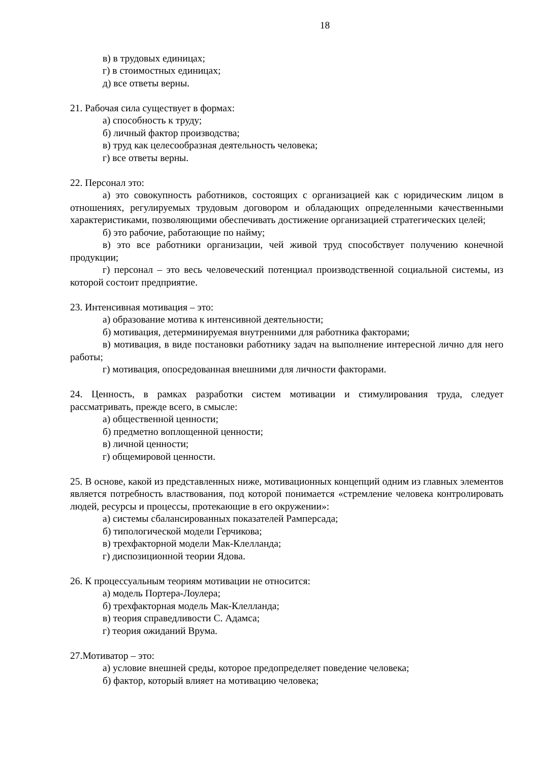18
в) в трудовых единицах;
г) в стоимостных единицах;
д) все ответы верны.
21. Рабочая сила существует в формах:
а) способность к труду;
б) личный фактор производства;
в) труд как целесообразная деятельность человека;
г) все ответы верны.
22. Персонал это:
а) это совокупность работников, состоящих с организацией как с юридическим лицом в отношениях, регулируемых трудовым договором и обладающих определенными качественными характеристиками, позволяющими обеспечивать достижение организацией стратегических целей;
б) это рабочие, работающие по найму;
в) это все работники организации, чей живой труд способствует получению конечной продукции;
г) персонал – это весь человеческий потенциал производственной социальной системы, из которой состоит предприятие.
23. Интенсивная мотивация – это:
а) образование мотива к интенсивной деятельности;
б) мотивация, детерминируемая внутренними для работника факторами;
в) мотивация, в виде постановки работнику задач на выполнение интересной лично для него работы;
г) мотивация, опосредованная внешними для личности факторами.
24. Ценность, в рамках разработки систем мотивации и стимулирования труда, следует рассматривать, прежде всего, в смысле:
а) общественной ценности;
б) предметно воплощенной ценности;
в) личной ценности;
г) общемировой ценности.
25. В основе, какой из представленных ниже, мотивационных концепций одним из главных элементов является потребность властвования, под которой понимается «стремление человека контролировать людей, ресурсы и процессы, протекающие в его окружении»:
а) системы сбалансированных показателей Рамперсада;
б) типологической модели Герчикова;
в) трехфакторной модели Мак-Клелланда;
г) диспозиционной теории Ядова.
26. К процессуальным теориям мотивации не относится:
а) модель Портера-Лоулера;
б) трехфакторная модель Мак-Клелланда;
в) теория справедливости С. Адамса;
г) теория ожиданий Врума.
27.Мотиватор – это:
а) условие внешней среды, которое предопределяет поведение человека;
б) фактор, который влияет на мотивацию человека;